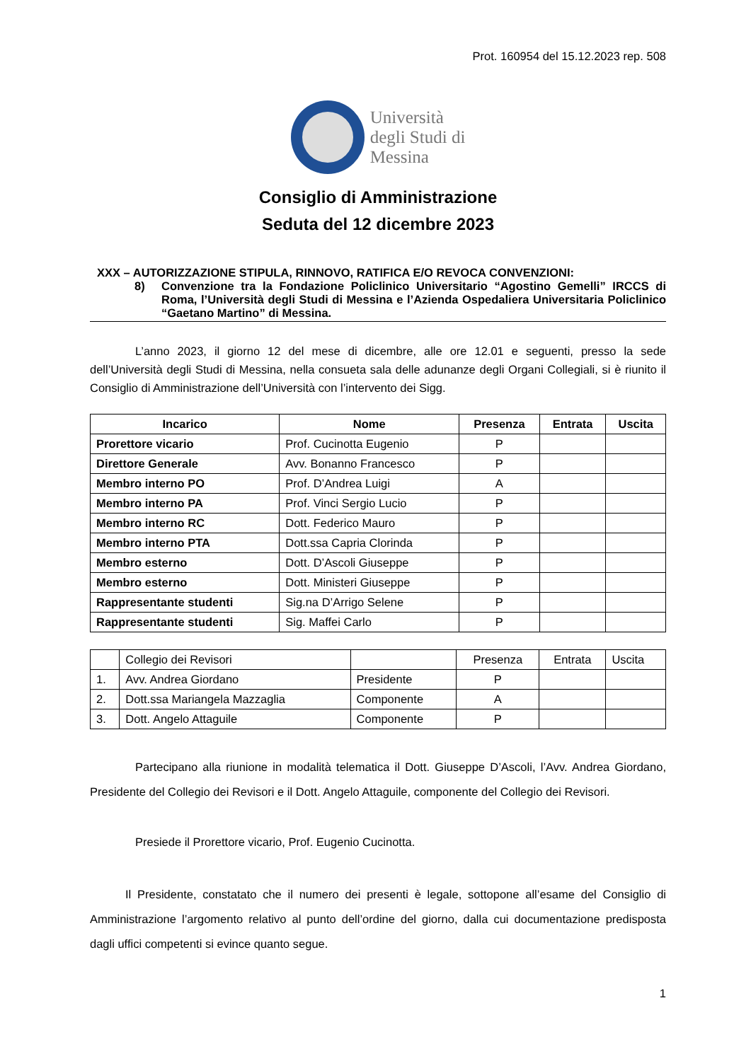Prot. 160954 del 15.12.2023 rep. 508
Università
degli Studi di
Messina
Consiglio di Amministrazione
Seduta del 12 dicembre 2023
XXX – AUTORIZZAZIONE STIPULA, RINNOVO, RATIFICA E/O REVOCA CONVENZIONI:
8) Convenzione tra la Fondazione Policlinico Universitario “Agostino Gemelli” IRCCS di Roma, l’Università degli Studi di Messina e l’Azienda Ospedaliera Universitaria Policlinico “Gaetano Martino” di Messina.
L’anno 2023, il giorno 12 del mese di dicembre, alle ore 12.01 e seguenti, presso la sede dell’Università degli Studi di Messina, nella consueta sala delle adunanze degli Organi Collegiali, si è riunito il Consiglio di Amministrazione dell’Università con l’intervento dei Sigg.
| Incarico | Nome | Presenza | Entrata | Uscita |
| --- | --- | --- | --- | --- |
| Prorettore vicario | Prof. Cucinotta Eugenio | P | | |
| Direttore Generale | Avv. Bonanno Francesco | P | | |
| Membro interno PO | Prof. D’Andrea Luigi | A | | |
| Membro interno PA | Prof. Vinci Sergio Lucio | P | | |
| Membro interno RC | Dott. Federico Mauro | P | | |
| Membro interno PTA | Dott.ssa Capria Clorinda | P | | |
| Membro esterno | Dott. D’Ascoli Giuseppe | P | | |
| Membro esterno | Dott. Ministeri Giuseppe | P | | |
| Rappresentante studenti | Sig.na D’Arrigo Selene | P | | |
| Rappresentante studenti | Sig. Maffei Carlo | P | | |
| | Collegio dei Revisori | | Presenza | Entrata | Uscita |
| 1. | Avv. Andrea Giordano | Presidente | P | | |
| 2. | Dott.ssa Mariangela Mazzaglia | Componente | A | | |
| 3. | Dott. Angelo Attaguile | Componente | P | | |
Partecipano alla riunione in modalità telematica il Dott. Giuseppe D’Ascoli, l’Avv. Andrea Giordano, Presidente del Collegio dei Revisori e il Dott. Angelo Attaguile, componente del Collegio dei Revisori.
Presiede il Prorettore vicario, Prof. Eugenio Cucinotta.
Il Presidente, constatato che il numero dei presenti è legale, sottopone all’esame del Consiglio di Amministrazione l’argomento relativo al punto dell’ordine del giorno, dalla cui documentazione predisposta dagli uffici competenti si evince quanto segue.
1